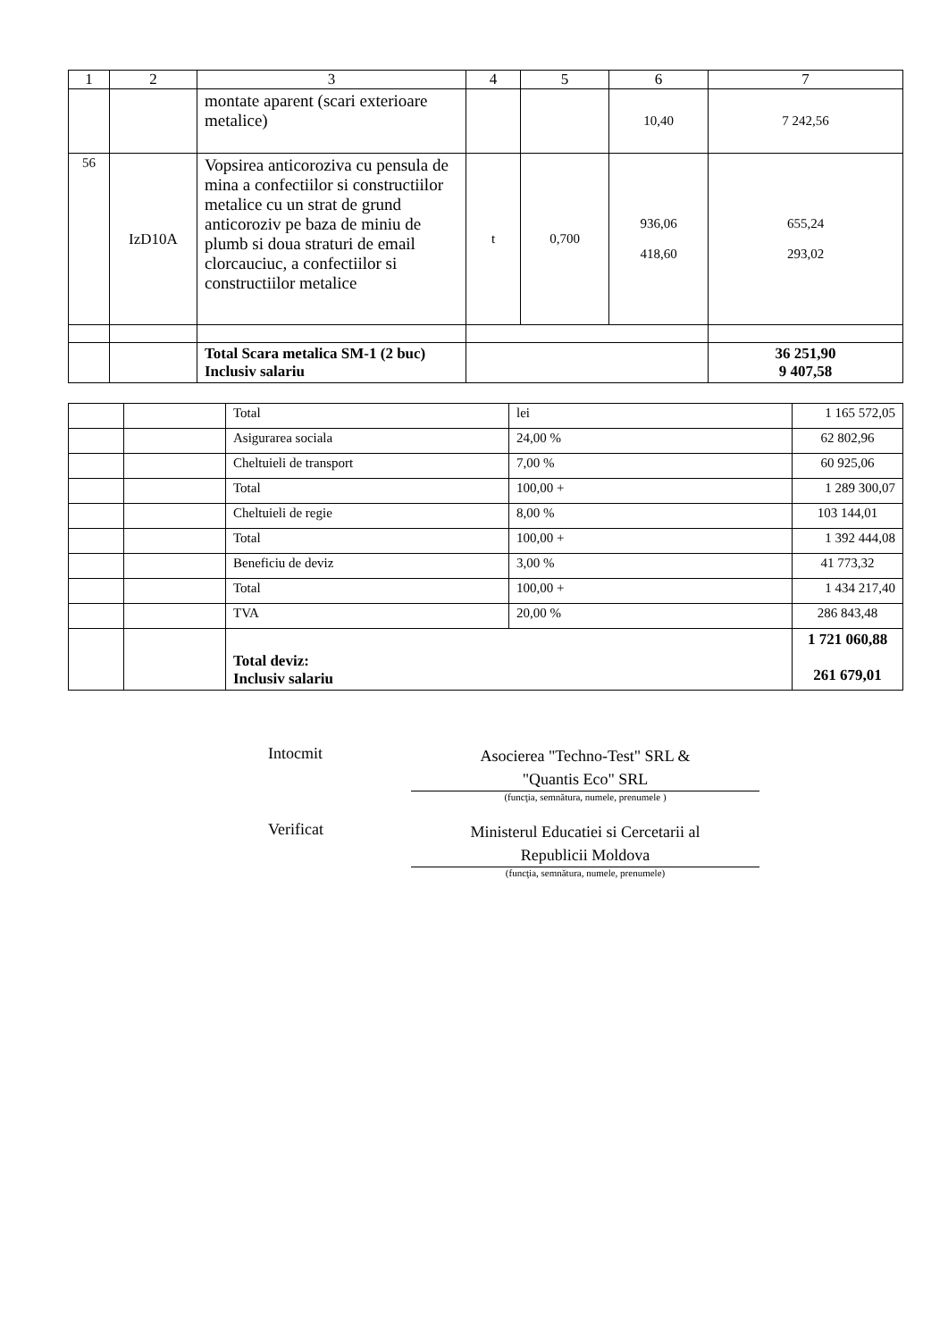| 1 | 2 | 3 | 4 | 5 | 6 | 7 |
| --- | --- | --- | --- | --- | --- | --- |
| | | montate aparent (scari exterioare metalice) | | | 10,40 | 7 242,56 |
| 56 | IzD10A | Vopsirea anticoroziva cu pensula de mina a confectiilor si constructiilor metalice cu un strat de grund anticoroziv pe baza de miniu de plumb si doua straturi de email clorcauciuc, a confectiilor si constructiilor metalice | t | 0,700 | 936,06 418,60 | 655,24 293,02 |
| | | Total Scara metalica SM-1 (2 buc) Inclusiv salariu | | | | 36 251,90 9 407,58 |
| | | Total | lei | 1 165 572,05 |
| | | Asigurarea sociala | 24,00 % | 62 802,96 |
| | | Cheltuieli de transport | 7,00 % | 60 925,06 |
| | | Total | 100,00 + | 1 289 300,07 |
| | | Cheltuieli de regie | 8,00 % | 103 144,01 |
| | | Total | 100,00 + | 1 392 444,08 |
| | | Beneficiu de deviz | 3,00 % | 41 773,32 |
| | | Total | 100,00 + | 1 434 217,40 |
| | | TVA | 20,00 % | 286 843,48 |
| | | Total deviz: Inclusiv salariu | | 1 721 060,88 261 679,01 |
Intocmit
Asocierea "Techno-Test" SRL &
"Quantis Eco" SRL
(funcţia, semnătura, numele, prenumele )
Verificat
Ministerul Educatiei si Cercetarii al
Republicii Moldova
(funcţia, semnătura, numele, prenumele)